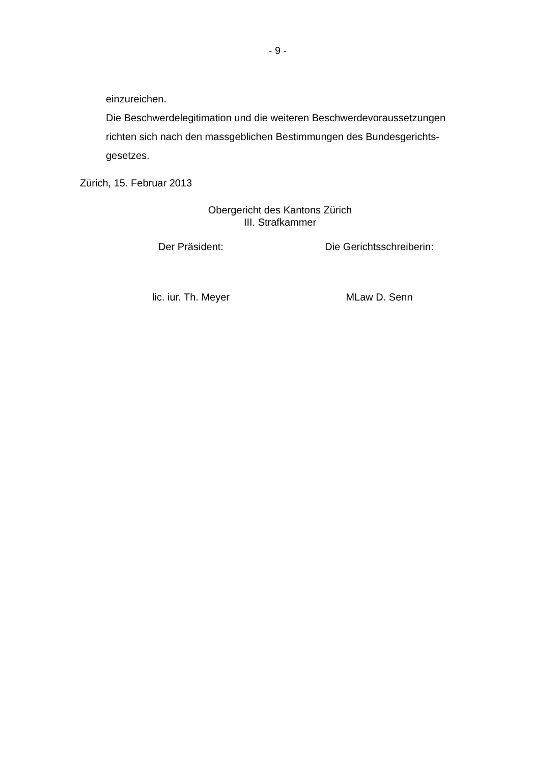- 9 -
einzureichen.
Die Beschwerdelegitimation und die weiteren Beschwerdevoraussetzungen richten sich nach den massgeblichen Bestimmungen des Bundesgerichts-gesetzes.
Zürich, 15. Februar 2013
Obergericht des Kantons Zürich
III. Strafkammer
Der Präsident: Die Gerichtsschreiberin:
lic. iur. Th. Meyer MLaw D. Senn